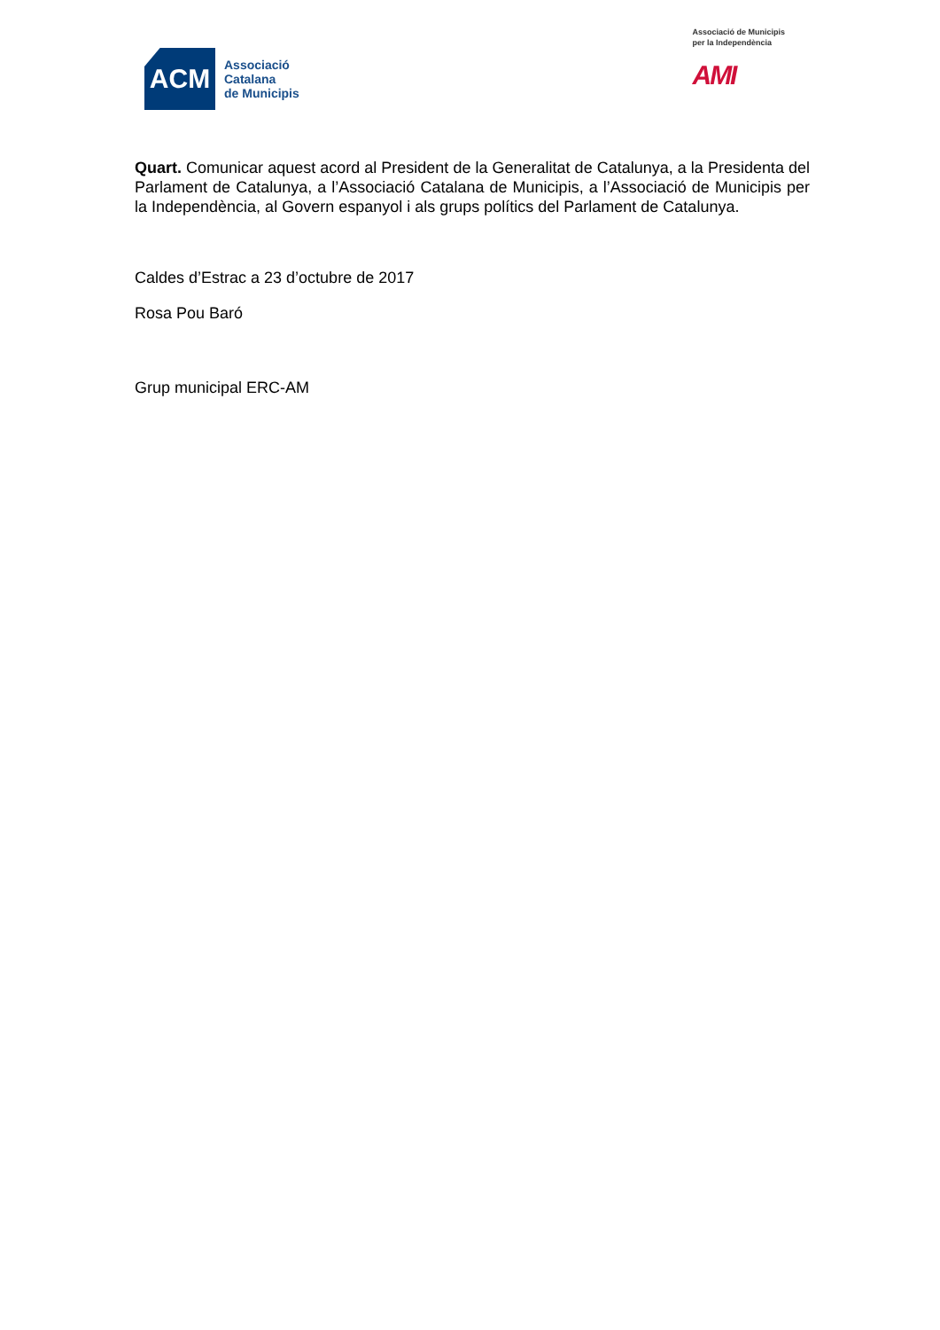ACM
Associació
Catalana
de Municipis
Associació de Municipis
per la Independència
AMI
Quart. Comunicar aquest acord al President de la Generalitat de Catalunya, a la Presidenta del Parlament de Catalunya, a l’Associació Catalana de Municipis, a l’Associació de Municipis per la Independència, al Govern espanyol i als grups polítics del Parlament de Catalunya.
Caldes d’Estrac a 23 d’octubre de 2017
Rosa Pou Baró
Grup municipal ERC-AM